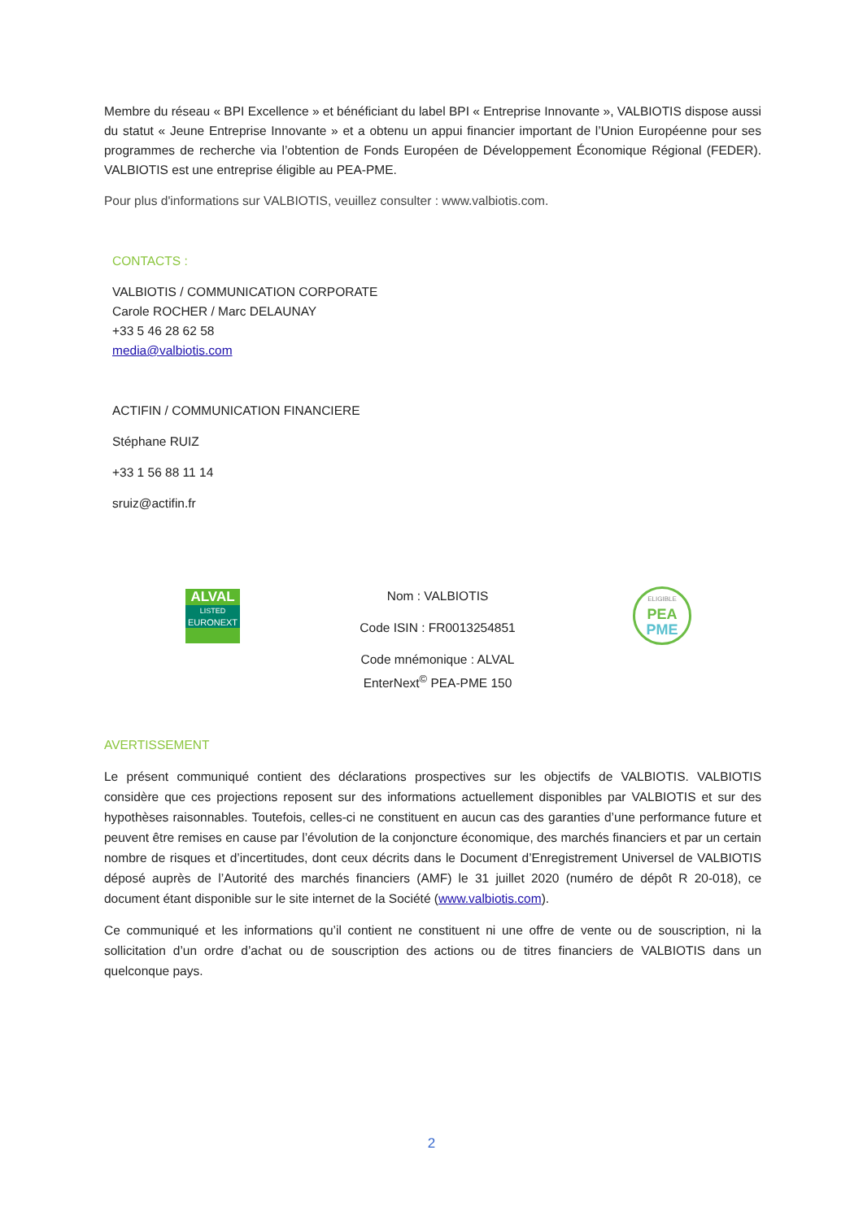Membre du réseau « BPI Excellence » et bénéficiant du label BPI « Entreprise Innovante », VALBIOTIS dispose aussi du statut « Jeune Entreprise Innovante » et a obtenu un appui financier important de l’Union Européenne pour ses programmes de recherche via l’obtention de Fonds Européen de Développement Économique Régional (FEDER). VALBIOTIS est une entreprise éligible au PEA-PME.
Pour plus d'informations sur VALBIOTIS, veuillez consulter : www.valbiotis.com.
CONTACTS :
VALBIOTIS / COMMUNICATION CORPORATE
Carole ROCHER / Marc DELAUNAY
+33 5 46 28 62 58
media@valbiotis.com
ACTIFIN / COMMUNICATION FINANCIERE
Stéphane RUIZ
+33 1 56 88 11 14
sruiz@actifin.fr
ALVAL
LISTED
EURONEXT
Nom : VALBIOTIS
Code ISIN : FR0013254851
Code mnémonique : ALVAL
EnterNext<sup>©</sup> PEA-PME 150
ELIGIBLE
PEA
PME
AVERTISSEMENT
Le présent communiqué contient des déclarations prospectives sur les objectifs de VALBIOTIS. VALBIOTIS considère que ces projections reposent sur des informations actuellement disponibles par VALBIOTIS et sur des hypothèses raisonnables. Toutefois, celles-ci ne constituent en aucun cas des garanties d’une performance future et peuvent être remises en cause par l’évolution de la conjoncture économique, des marchés financiers et par un certain nombre de risques et d’incertitudes, dont ceux décrits dans le Document d’Enregistrement Universel de VALBIOTIS déposé auprès de l’Autorité des marchés financiers (AMF) le 31 juillet 2020 (numéro de dépôt R 20-018), ce document étant disponible sur le site internet de la Société (www.valbiotis.com).
Ce communiqué et les informations qu’il contient ne constituent ni une offre de vente ou de souscription, ni la sollicitation d’un ordre d’achat ou de souscription des actions ou de titres financiers de VALBIOTIS dans un quelconque pays.
2